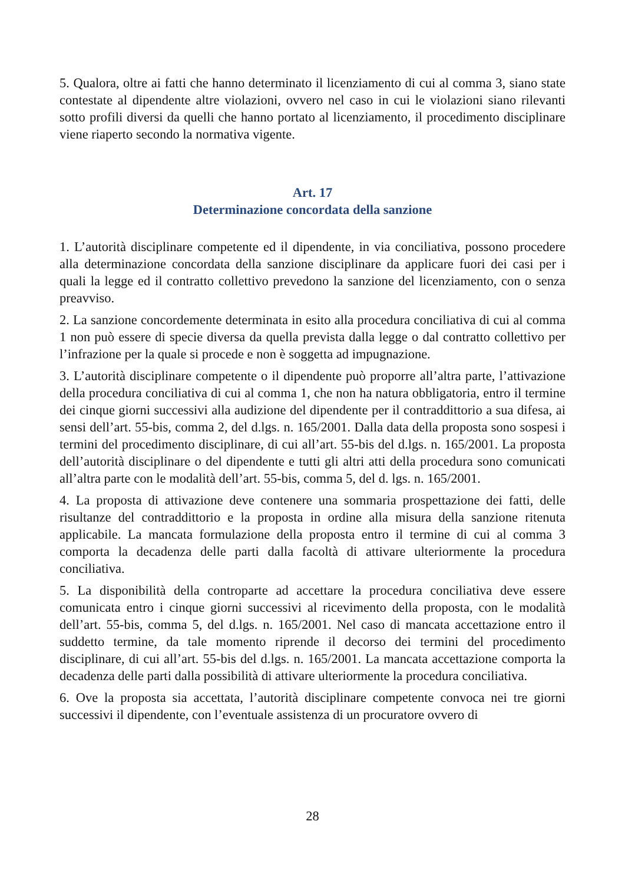5. Qualora, oltre ai fatti che hanno determinato il licenziamento di cui al comma 3, siano state contestate al dipendente altre violazioni, ovvero nel caso in cui le violazioni siano rilevanti sotto profili diversi da quelli che hanno portato al licenziamento, il procedimento disciplinare viene riaperto secondo la normativa vigente.
Art. 17
Determinazione concordata della sanzione
1. L’autorità disciplinare competente ed il dipendente, in via conciliativa, possono procedere alla determinazione concordata della sanzione disciplinare da applicare fuori dei casi per i quali la legge ed il contratto collettivo prevedono la sanzione del licenziamento, con o senza preavviso.
2. La sanzione concordemente determinata in esito alla procedura conciliativa di cui al comma 1 non può essere di specie diversa da quella prevista dalla legge o dal contratto collettivo per l’infrazione per la quale si procede e non è soggetta ad impugnazione.
3. L’autorità disciplinare competente o il dipendente può proporre all’altra parte, l’attivazione della procedura conciliativa di cui al comma 1, che non ha natura obbligatoria, entro il termine dei cinque giorni successivi alla audizione del dipendente per il contraddittorio a sua difesa, ai sensi dell’art. 55-bis, comma 2, del d.lgs. n. 165/2001. Dalla data della proposta sono sospesi i termini del procedimento disciplinare, di cui all’art. 55-bis del d.lgs. n. 165/2001. La proposta dell’autorità disciplinare o del dipendente e tutti gli altri atti della procedura sono comunicati all’altra parte con le modalità dell’art. 55-bis, comma 5, del d. lgs. n. 165/2001.
4. La proposta di attivazione deve contenere una sommaria prospettazione dei fatti, delle risultanze del contraddittorio e la proposta in ordine alla misura della sanzione ritenuta applicabile. La mancata formulazione della proposta entro il termine di cui al comma 3 comporta la decadenza delle parti dalla facoltà di attivare ulteriormente la procedura conciliativa.
5. La disponibilità della controparte ad accettare la procedura conciliativa deve essere comunicata entro i cinque giorni successivi al ricevimento della proposta, con le modalità dell’art. 55-bis, comma 5, del d.lgs. n. 165/2001. Nel caso di mancata accettazione entro il suddetto termine, da tale momento riprende il decorso dei termini del procedimento disciplinare, di cui all’art. 55-bis del d.lgs. n. 165/2001. La mancata accettazione comporta la decadenza delle parti dalla possibilità di attivare ulteriormente la procedura conciliativa.
6. Ove la proposta sia accettata, l’autorità disciplinare competente convoca nei tre giorni successivi il dipendente, con l’eventuale assistenza di un procuratore ovvero di
28